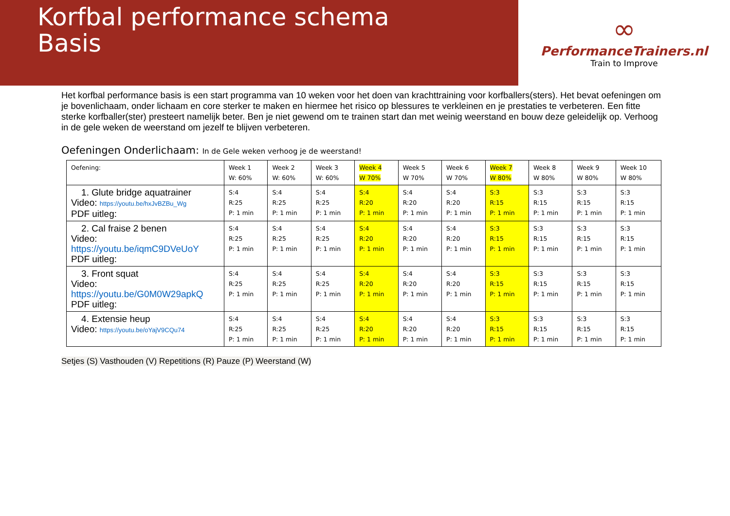Korfbal performance schema
Basis
∞
PerformanceTrainers.nl
Train to Improve
Het korfbal performance basis is een start programma van 10 weken voor het doen van krachttraining voor korfballers(sters). Het bevat oefeningen om je bovenlichaam, onder lichaam en core sterker te maken en hiermee het risico op blessures te verkleinen en je prestaties te verbeteren. Een fitte sterke korfballer(ster) presteert namelijk beter. Ben je niet gewend om te trainen start dan met weinig weerstand en bouw deze geleidelijk op. Verhoog in de gele weken de weerstand om jezelf te blijven verbeteren.
Oefeningen Onderlichaam: In de Gele weken verhoog je de weerstand!
| Oefening: | Week 1 W: 60% | Week 2 W: 60% | Week 3 W: 60% | Week 4 W 70% | Week 5 W 70% | Week 6 W 70% | Week 7 W 80% | Week 8 W 80% | Week 9 W 80% | Week 10 W 80% |
| 1. Glute bridge aquatrainer Video: https://youtu.be/hxJvBZBu_Wg PDF uitleg: | S:4 R:25 P: 1 min | S:4 R:25 P: 1 min | S:4 R:25 P: 1 min | S:4 R:20 P: 1 min | S:4 R:20 P: 1 min | S:4 R:20 P: 1 min | S:3 R:15 P: 1 min | S:3 R:15 P: 1 min | S:3 R:15 P: 1 min | S:3 R:15 P: 1 min |
| 2. Cal fraise 2 benen Video: https://youtu.be/iqmC9DVeUoY PDF uitleg: | S:4 R:25 P: 1 min | S:4 R:25 P: 1 min | S:4 R:25 P: 1 min | S:4 R:20 P: 1 min | S:4 R:20 P: 1 min | S:4 R:20 P: 1 min | S:3 R:15 P: 1 min | S:3 R:15 P: 1 min | S:3 R:15 P: 1 min | S:3 R:15 P: 1 min |
| 3. Front squat Video: https://youtu.be/G0M0W29apkQ PDF uitleg: | S:4 R:25 P: 1 min | S:4 R:25 P: 1 min | S:4 R:25 P: 1 min | S:4 R:20 P: 1 min | S:4 R:20 P: 1 min | S:4 R:20 P: 1 min | S:3 R:15 P: 1 min | S:3 R:15 P: 1 min | S:3 R:15 P: 1 min | S:3 R:15 P: 1 min |
| 4. Extensie heup Video: https://youtu.be/oYajV9CQu74 | S:4 R:25 P: 1 min | S:4 R:25 P: 1 min | S:4 R:25 P: 1 min | S:4 R:20 P: 1 min | S:4 R:20 P: 1 min | S:4 R:20 P: 1 min | S:3 R:15 P: 1 min | S:3 R:15 P: 1 min | S:3 R:15 P: 1 min | S:3 R:15 P: 1 min |
Setjes (S) Vasthouden (V) Repetitions (R) Pauze (P) Weerstand (W)